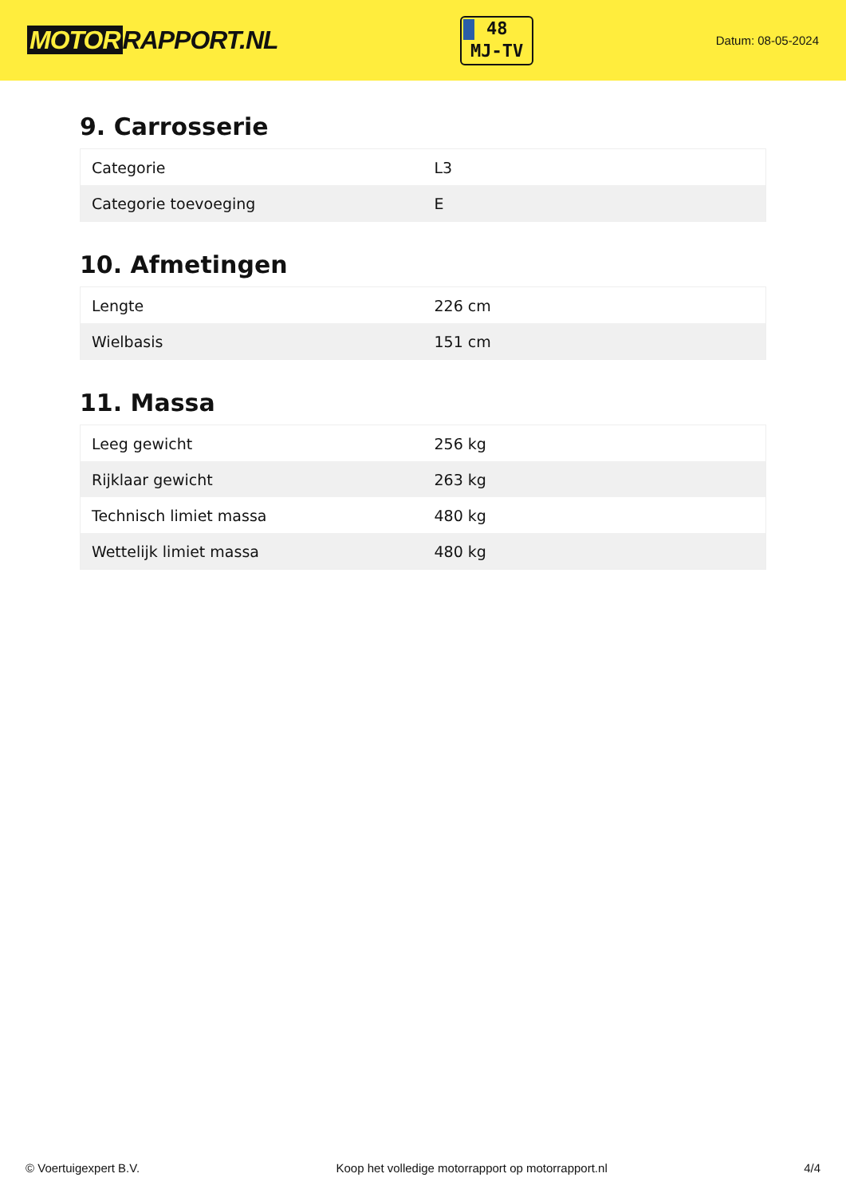MOTOR RAPPORT.NL
48
MJ-TV
Datum: 08-05-2024
9. Carrosserie
| Categorie | L3 |
| Categorie toevoeging | E |
10. Afmetingen
| Lengte | 226 cm |
| Wielbasis | 151 cm |
11. Massa
| Leeg gewicht | 256 kg |
| Rijklaar gewicht | 263 kg |
| Technisch limiet massa | 480 kg |
| Wettelijk limiet massa | 480 kg |
© Voertuigexpert B.V. Koop het volledige motorrapport op motorrapport.nl 4/4